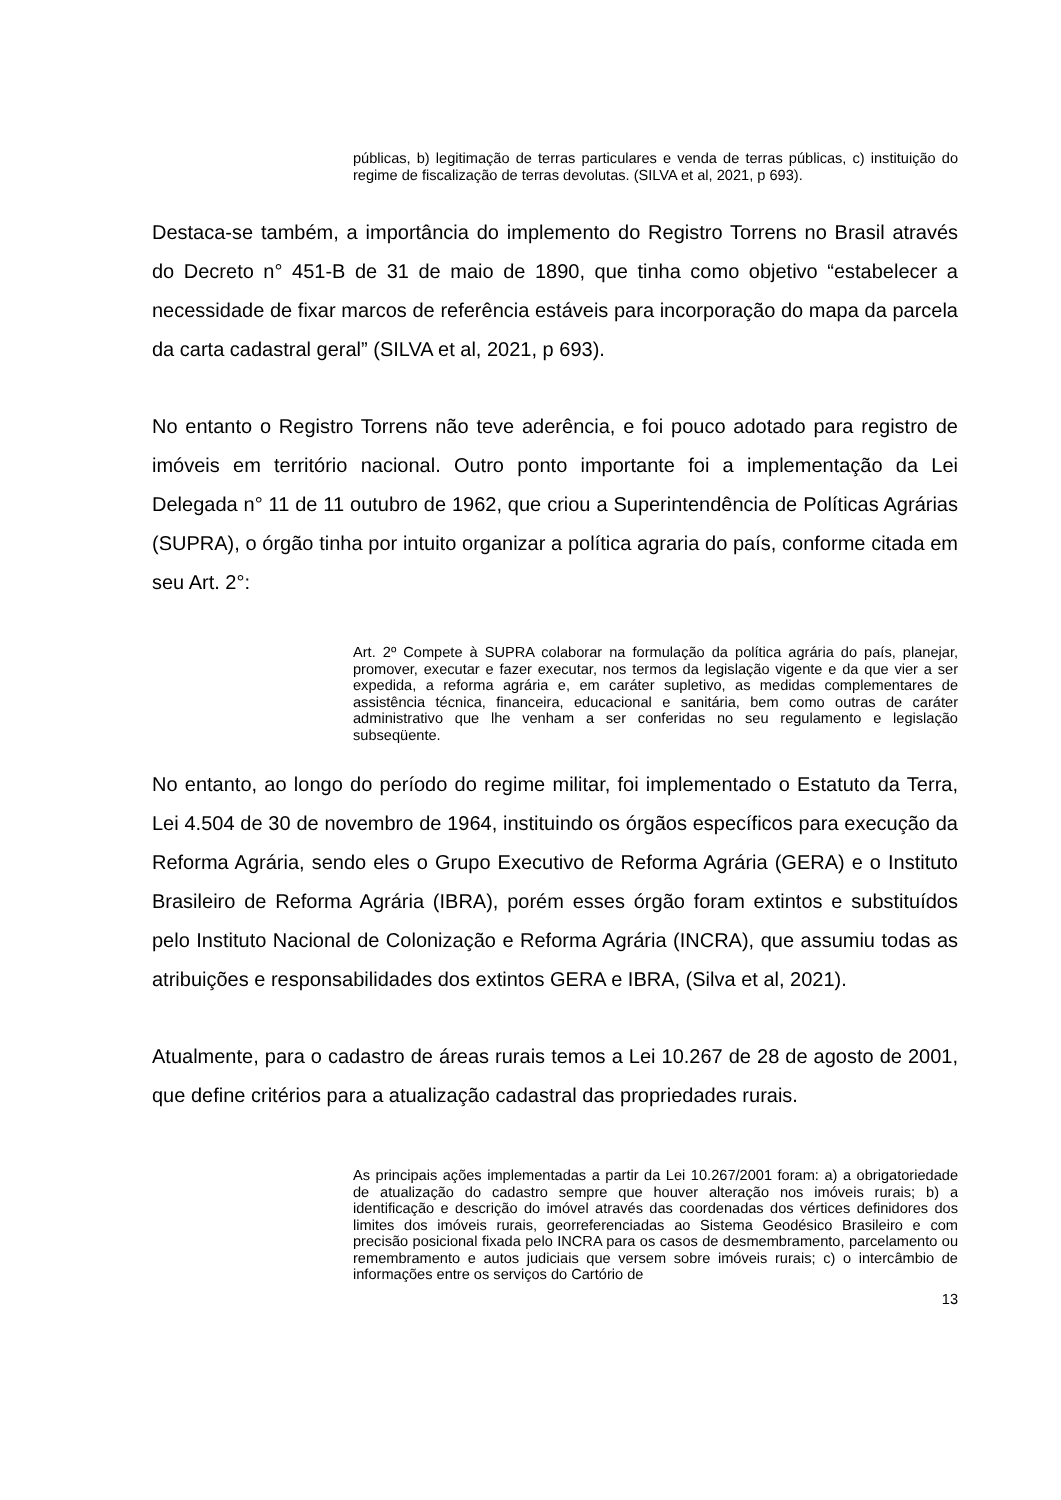públicas, b) legitimação de terras particulares e venda de terras públicas, c) instituição do regime de fiscalização de terras devolutas. (SILVA et al, 2021, p 693).
Destaca-se também, a importância do implemento do Registro Torrens no Brasil através do Decreto n° 451-B de 31 de maio de 1890, que tinha como objetivo “estabelecer a necessidade de fixar marcos de referência estáveis para incorporação do mapa da parcela da carta cadastral geral” (SILVA et al, 2021, p 693).
No entanto o Registro Torrens não teve aderência, e foi pouco adotado para registro de imóveis em território nacional. Outro ponto importante foi a implementação da Lei Delegada n° 11 de 11 outubro de 1962, que criou a Superintendência de Políticas Agrárias (SUPRA), o órgão tinha por intuito organizar a política agraria do país, conforme citada em seu Art. 2°:
Art. 2º Compete à SUPRA colaborar na formulação da política agrária do país, planejar, promover, executar e fazer executar, nos termos da legislação vigente e da que vier a ser expedida, a reforma agrária e, em caráter supletivo, as medidas complementares de assistência técnica, financeira, educacional e sanitária, bem como outras de caráter administrativo que lhe venham a ser conferidas no seu regulamento e legislação subseqüente.
No entanto, ao longo do período do regime militar, foi implementado o Estatuto da Terra, Lei 4.504 de 30 de novembro de 1964, instituindo os órgãos específicos para execução da Reforma Agrária, sendo eles o Grupo Executivo de Reforma Agrária (GERA) e o Instituto Brasileiro de Reforma Agrária (IBRA), porém esses órgão foram extintos e substituídos pelo Instituto Nacional de Colonização e Reforma Agrária (INCRA), que assumiu todas as atribuições e responsabilidades dos extintos GERA e IBRA, (Silva et al, 2021).
Atualmente, para o cadastro de áreas rurais temos a Lei 10.267 de 28 de agosto de 2001, que define critérios para a atualização cadastral das propriedades rurais.
As principais ações implementadas a partir da Lei 10.267/2001 foram: a) a obrigatoriedade de atualização do cadastro sempre que houver alteração nos imóveis rurais; b) a identificação e descrição do imóvel através das coordenadas dos vértices definidores dos limites dos imóveis rurais, georreferenciadas ao Sistema Geodésico Brasileiro e com precisão posicional fixada pelo INCRA para os casos de desmembramento, parcelamento ou remembramento e autos judiciais que versem sobre imóveis rurais; c) o intercâmbio de informações entre os serviços do Cartório de
13